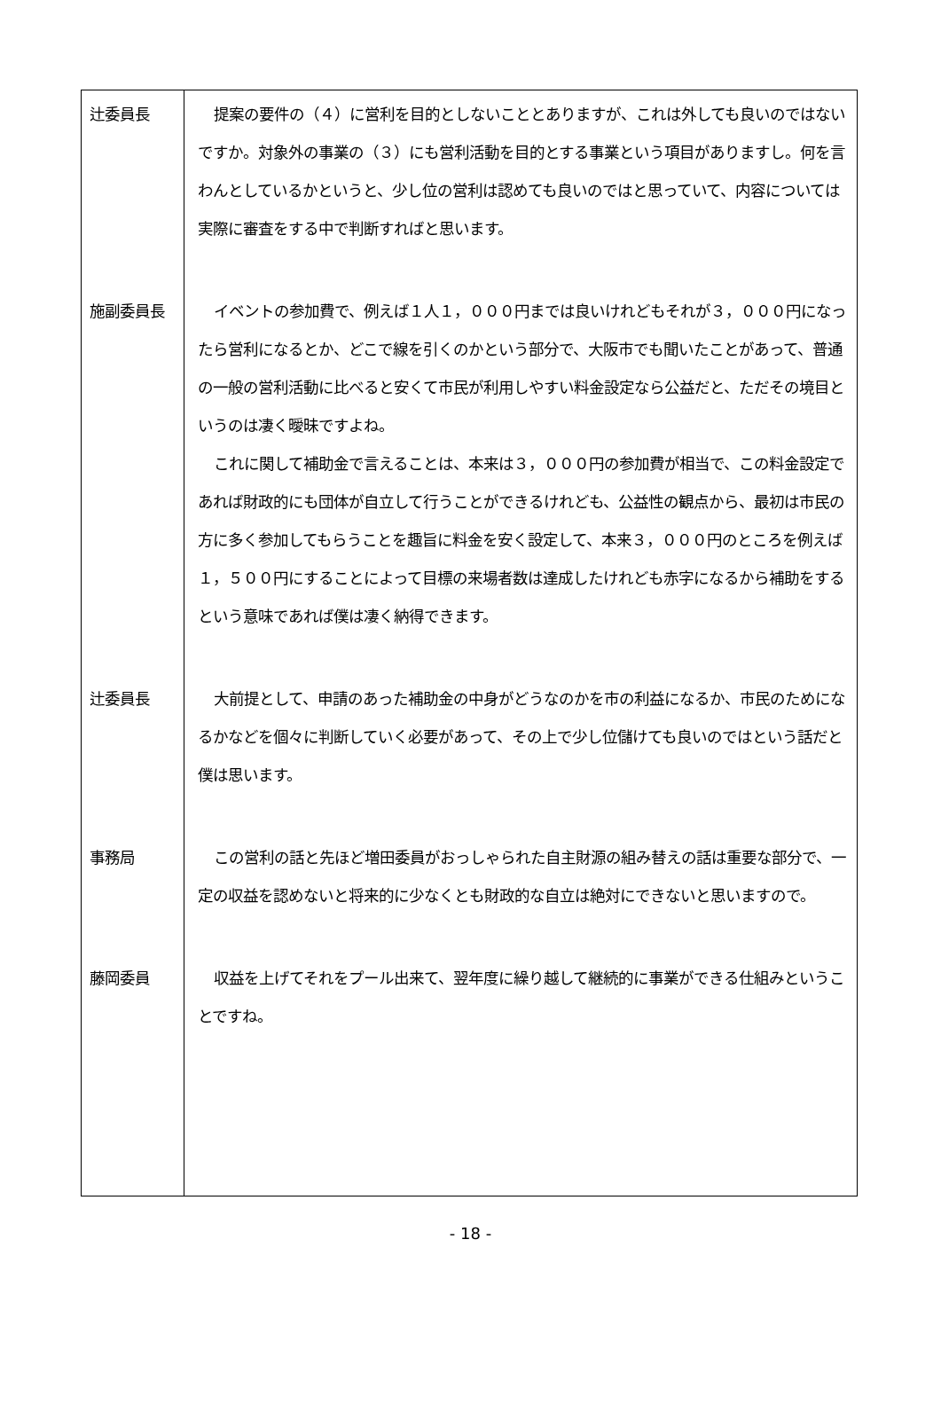| 辻委員長 | 提案の要件の（４）に営利を目的としないこととありますが、これは外しても良いのではないですか。対象外の事業の（３）にも営利活動を目的とする事業という項目がありますし。何を言わんとしているかというと、少し位の営利は認めても良いのではと思っていて、内容については実際に審査をする中で判断すればと思います。 |
| 施副委員長 | イベントの参加費で、例えば１人１，０００円までは良いけれどもそれが３，０００円になったら営利になるとか、どこで線を引くのかという部分で、大阪市でも聞いたことがあって、普通の一般の営利活動に比べると安くて市民が利用しやすい料金設定なら公益だと、ただその境目というのは凄く曖昧ですよね。 これに関して補助金で言えることは、本来は３，０００円の参加費が相当で、この料金設定であれば財政的にも団体が自立して行うことができるけれども、公益性の観点から、最初は市民の方に多く参加してもらうことを趣旨に料金を安く設定して、本来３，０００円のところを例えば１，５００円にすることによって目標の来場者数は達成したけれども赤字になるから補助をするという意味であれば僕は凄く納得できます。 |
| 辻委員長 | 大前提として、申請のあった補助金の中身がどうなのかを市の利益になるか、市民のためになるかなどを個々に判断していく必要があって、その上で少し位儲けても良いのではという話だと僕は思います。 |
| 事務局 | この営利の話と先ほど増田委員がおっしゃられた自主財源の組み替えの話は重要な部分で、一定の収益を認めないと将来的に少なくとも財政的な自立は絶対にできないと思いますので。 |
| 藤岡委員 | 収益を上げてそれをプール出来て、翌年度に繰り越して継続的に事業ができる仕組みということですね。 |
- 18 -